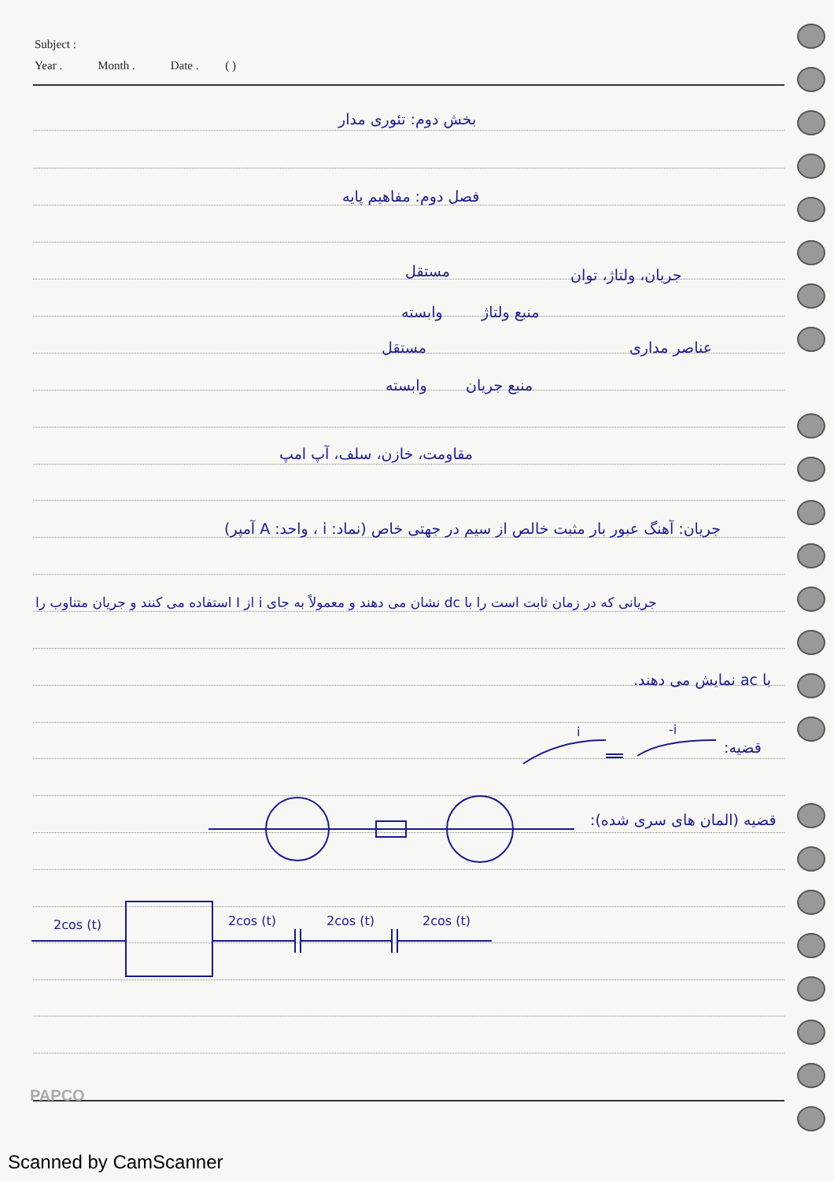Subject :
Year . Month . Date . ( )
بخش دوم: تئوری مدار
فصل دوم: مفاهیم پایه
جریان، ولتاژ، توان
مستقل
وابسته منبع ولتاژ
عناصر مداری
مستقل
وابسته منبع جریان
مقاومت، خازن، سلف، آپ امپ
جریان: آهنگ عبور بار مثبت خالص از سیم در جهتی خاص (نماد: i ، واحد: A آمپر)
جریانی که در زمان ثابت است را با dc نشان می دهند و معمولاً به جای i از I استفاده می کنند و جریان متناوب را
با ac نمایش می دهند.
قضیه:
قضیه (المان های سری شده):
i
-i
2cos (t)
2cos (t)
2cos (t)
2cos (t)
PAPCO
Scanned by CamScanner